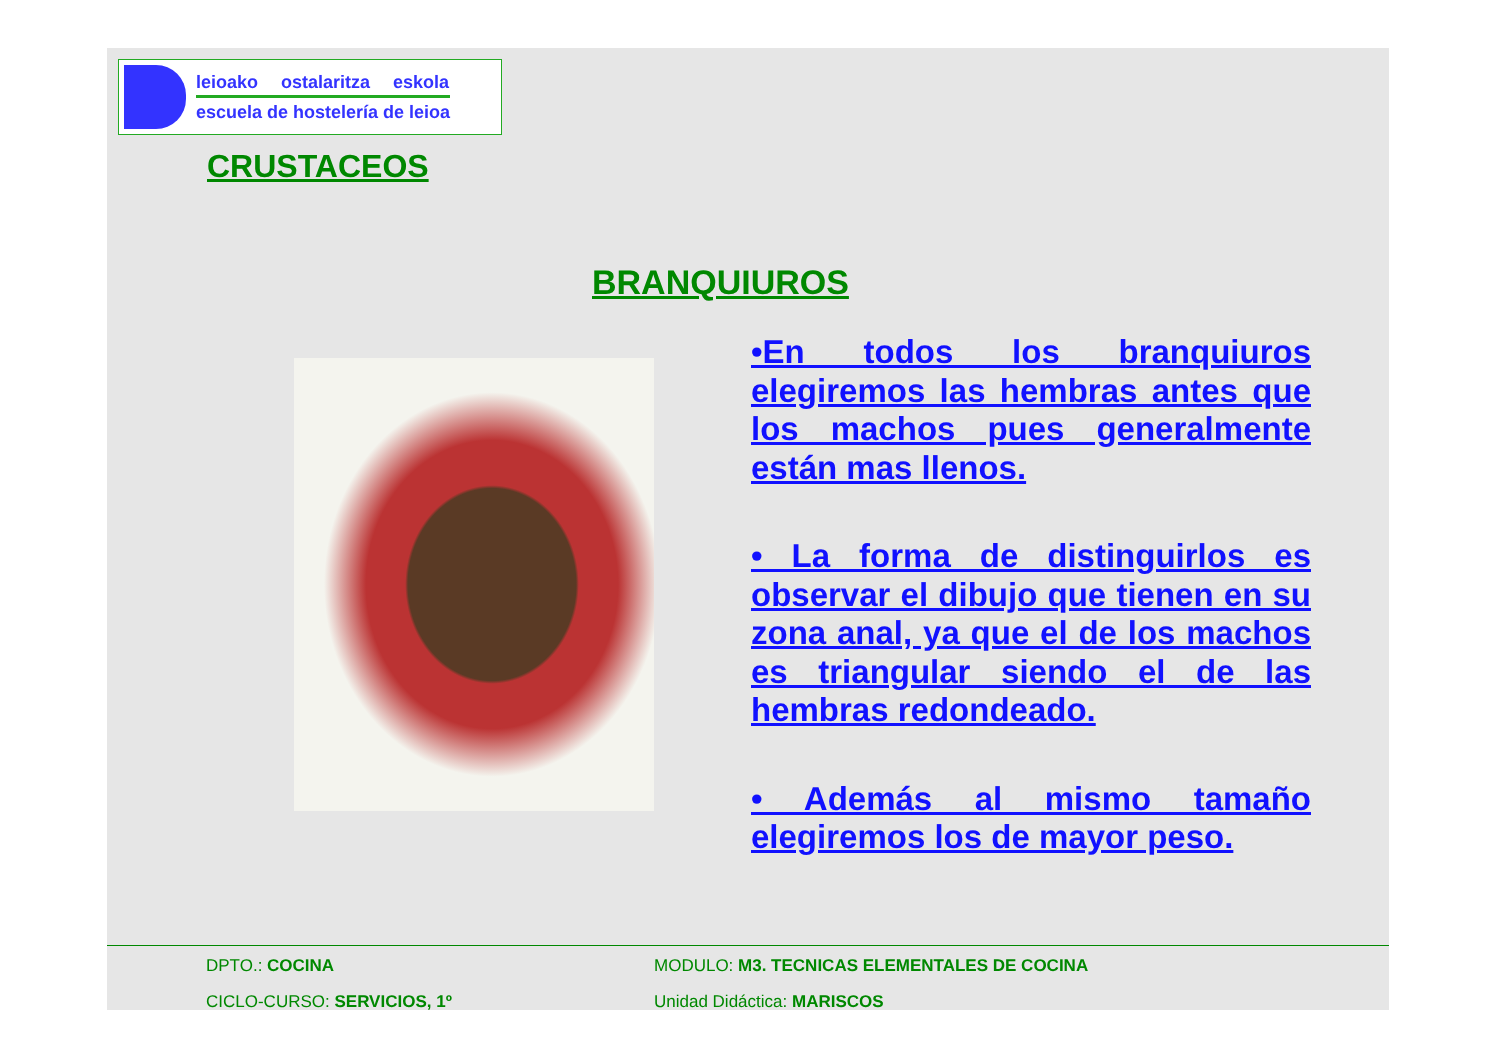leioako ostalaritza eskola
escuela de hostelería de leioa
CRUSTACEOS
BRANQUIUROS
•En todos los branquiuros elegiremos las hembras antes que los machos pues generalmente están mas llenos.
• La forma de distinguirlos es observar el dibujo que tienen en su zona anal, ya que el de los machos es triangular siendo el de las hembras redondeado.
• Además al mismo tamaño elegiremos los de mayor peso.
DPTO.: COCINA MODULO: M3. TECNICAS ELEMENTALES DE COCINA
CICLO-CURSO: SERVICIOS, 1º Unidad Didáctica: MARISCOS